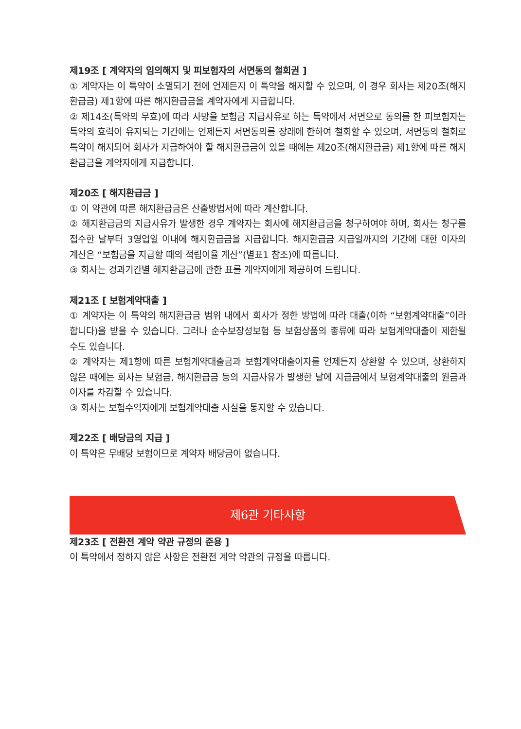제19조 [ 계약자의 임의해지 및 피보험자의 서면동의 철회권 ]
① 계약자는 이 특약이 소멸되기 전에 언제든지 이 특약을 해지할 수 있으며, 이 경우 회사는 제20조(해지환급금) 제1항에 따른 해지환급금을 계약자에게 지급합니다.
② 제14조(특약의 무효)에 따라 사망을 보험금 지급사유로 하는 특약에서 서면으로 동의를 한 피보험자는 특약의 효력이 유지되는 기간에는 언제든지 서면동의를 장래에 한하여 철회할 수 있으며, 서면동의 철회로 특약이 해지되어 회사가 지급하여야 할 해지환급금이 있을 때에는 제20조(해지환급금) 제1항에 따른 해지환급금을 계약자에게 지급합니다.
제20조 [ 해지환급금 ]
① 이 약관에 따른 해지환급금은 산출방법서에 따라 계산합니다.
② 해지환급금의 지급사유가 발생한 경우 계약자는 회사에 해지환급금을 청구하여야 하며, 회사는 청구를 접수한 날부터 3영업일 이내에 해지환급금을 지급합니다. 해지환급금 지급일까지의 기간에 대한 이자의 계산은 “보험금을 지급할 때의 적립이율 계산”(별표1 참조)에 따릅니다.
③ 회사는 경과기간별 해지환급금에 관한 표를 계약자에게 제공하여 드립니다.
제21조 [ 보험계약대출 ]
① 계약자는 이 특약의 해지환급금 범위 내에서 회사가 정한 방법에 따라 대출(이하 “보험계약대출”이라 합니다)을 받을 수 있습니다. 그러나 순수보장성보험 등 보험상품의 종류에 따라 보험계약대출이 제한될 수도 있습니다.
② 계약자는 제1항에 따른 보험계약대출금과 보험계약대출이자를 언제든지 상환할 수 있으며, 상환하지 않은 때에는 회사는 보험금, 해지환급금 등의 지급사유가 발생한 날에 지급금에서 보험계약대출의 원금과 이자를 차감할 수 있습니다.
③ 회사는 보험수익자에게 보험계약대출 사실을 통지할 수 있습니다.
제22조 [ 배당금의 지급 ]
이 특약은 무배당 보험이므로 계약자 배당금이 없습니다.
제6관 기타사항
제23조 [ 전환전 계약 약관 규정의 준용 ]
이 특약에서 정하지 않은 사항은 전환전 계약 약관의 규정을 따릅니다.